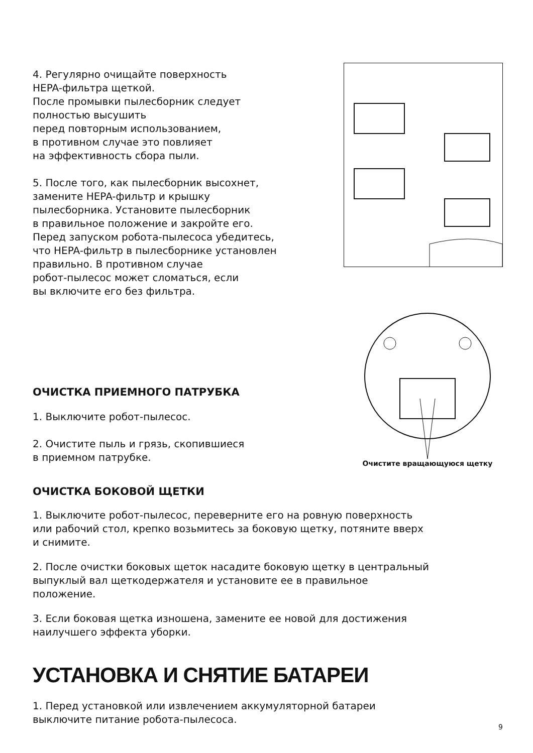4. Регулярно очищайте поверхность
HEPA-фильтра щеткой.
После промывки пылесборник следует
полностью высушить
перед повторным использованием,
в противном случае это повлияет
на эффективность сбора пыли.
5. После того, как пылесборник высохнет,
замените HEPA-фильтр и крышку
пылесборника. Установите пылесборник
в правильное положение и закройте его.
Перед запуском робота-пылесоса убедитесь,
что HEPA-фильтр в пылесборнике установлен
правильно. В противном случае
робот-пылесос может сломаться, если
вы включите его без фильтра.
ОЧИСТКА ПРИЕМНОГО ПАТРУБКА
1. Выключите робот-пылесос.
2. Очистите пыль и грязь, скопившиеся
в приемном патрубке.
Очистите вращающуюся щетку
ОЧИСТКА БОКОВОЙ ЩЕТКИ
1. Выключите робот-пылесос, переверните его на ровную поверхность
или рабочий стол, крепко возьмитесь за боковую щетку, потяните вверх
и снимите.
2. После очистки боковых щеток насадите боковую щетку в центральный
выпуклый вал щеткодержателя и установите ее в правильное
положение.
3. Если боковая щетка изношена, замените ее новой для достижения
наилучшего эффекта уборки.
УСТАНОВКА И СНЯТИЕ БАТАРЕИ
1. Перед установкой или извлечением аккумуляторной батареи
выключите питание робота-пылесоса.
9